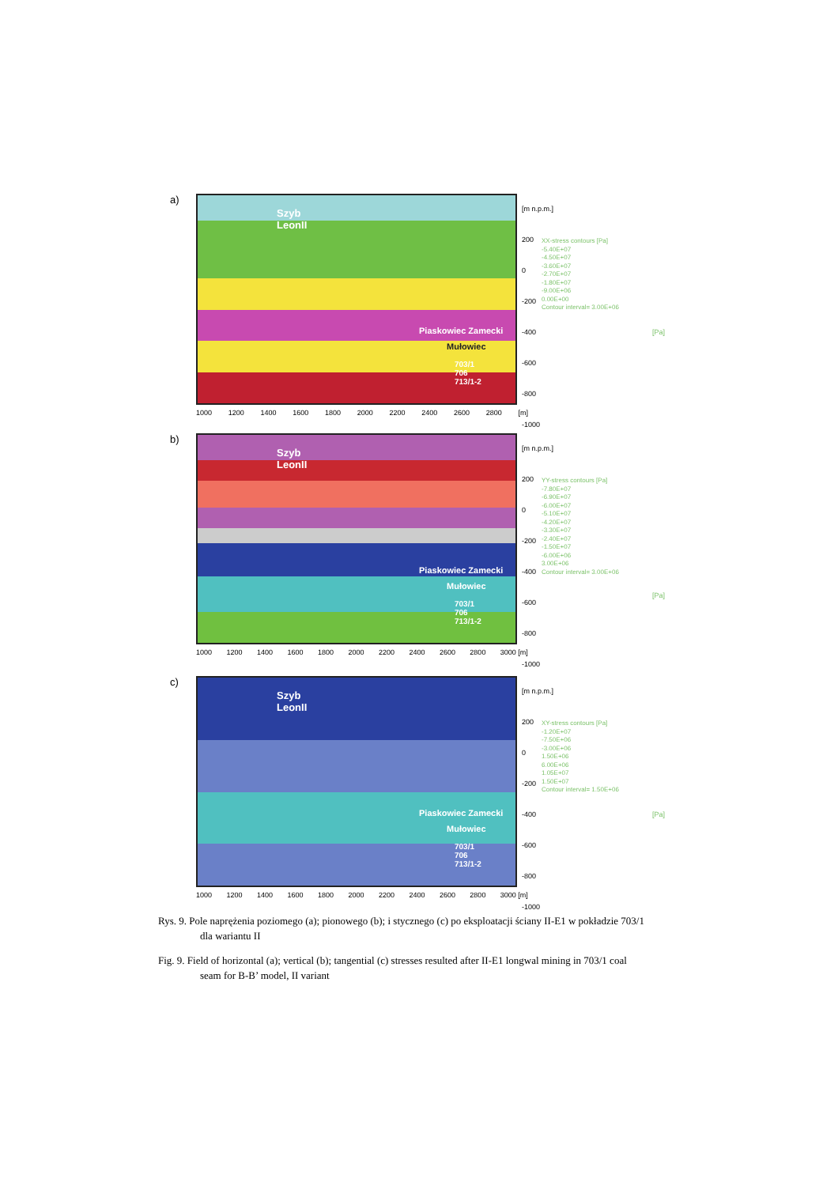a)
Szyb
LeonII
Piaskowiec Zamecki
Mułowiec
703/1
706
713/1-2
[m n.p.m.]
200
0
-200
-400
-600
-800
-1000
1000 1200 1400 1600 1800 2000 2200 2400 2600 2800 [m]
XX-stress contours [Pa]
-5.40E+07
-4.50E+07
-3.60E+07
-2.70E+07
-1.80E+07
-9.00E+06
0.00E+00
Contour interval= 3.00E+06
[Pa]
b)
Szyb
LeonII
Piaskowiec Zamecki
Mułowiec
703/1
706
713/1-2
[m n.p.m.]
200
0
-200
-400
-600
-800
-1000
1000 1200 1400 1600 1800 2000 2200 2400 2600 2800 3000 [m]
YY-stress contours [Pa]
-7.80E+07
-6.90E+07
-6.00E+07
-5.10E+07
-4.20E+07
-3.30E+07
-2.40E+07
-1.50E+07
-6.00E+06
3.00E+06
Contour interval= 3.00E+06
[Pa]
c)
Szyb
LeonII
Piaskowiec Zamecki
Mułowiec
703/1
706
713/1-2
[m n.p.m.]
200
0
-200
-400
-600
-800
-1000
1000 1200 1400 1600 1800 2000 2200 2400 2600 2800 3000 [m]
XY-stress contours [Pa]
-1.20E+07
-7.50E+06
-3.00E+06
1.50E+06
6.00E+06
1.05E+07
1.50E+07
Contour interval= 1.50E+06
[Pa]
Rys. 9. Pole naprężenia poziomego (a); pionowego (b); i stycznego (c) po eksploatacji ściany II-E1 w pokładzie 703/1 dla wariantu II
Fig. 9. Field of horizontal (a); vertical (b); tangential (c) stresses resulted after II-E1 longwal mining in 703/1 coal seam for B-B’ model, II variant